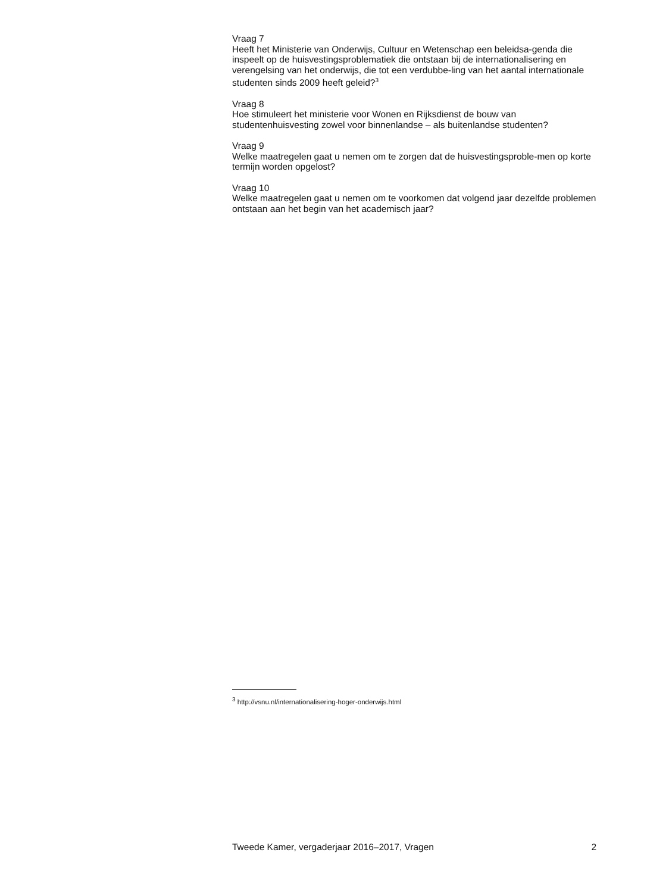Vraag 7
Heeft het Ministerie van Onderwijs, Cultuur en Wetenschap een beleidsa-genda die inspeelt op de huisvestingsproblematiek die ontstaan bij de internationalisering en verengelsing van het onderwijs, die tot een verdubbe-ling van het aantal internationale studenten sinds 2009 heeft geleid?<sup>3</sup>
Vraag 8
Hoe stimuleert het ministerie voor Wonen en Rijksdienst de bouw van studentenhuisvesting zowel voor binnenlandse – als buitenlandse studenten?
Vraag 9
Welke maatregelen gaat u nemen om te zorgen dat de huisvestingsproble-men op korte termijn worden opgelost?
Vraag 10
Welke maatregelen gaat u nemen om te voorkomen dat volgend jaar dezelfde problemen ontstaan aan het begin van het academisch jaar?
<sup>3</sup> http://vsnu.nl/internationalisering-hoger-onderwijs.html
Tweede Kamer, vergaderjaar 2016–2017, Vragen 2